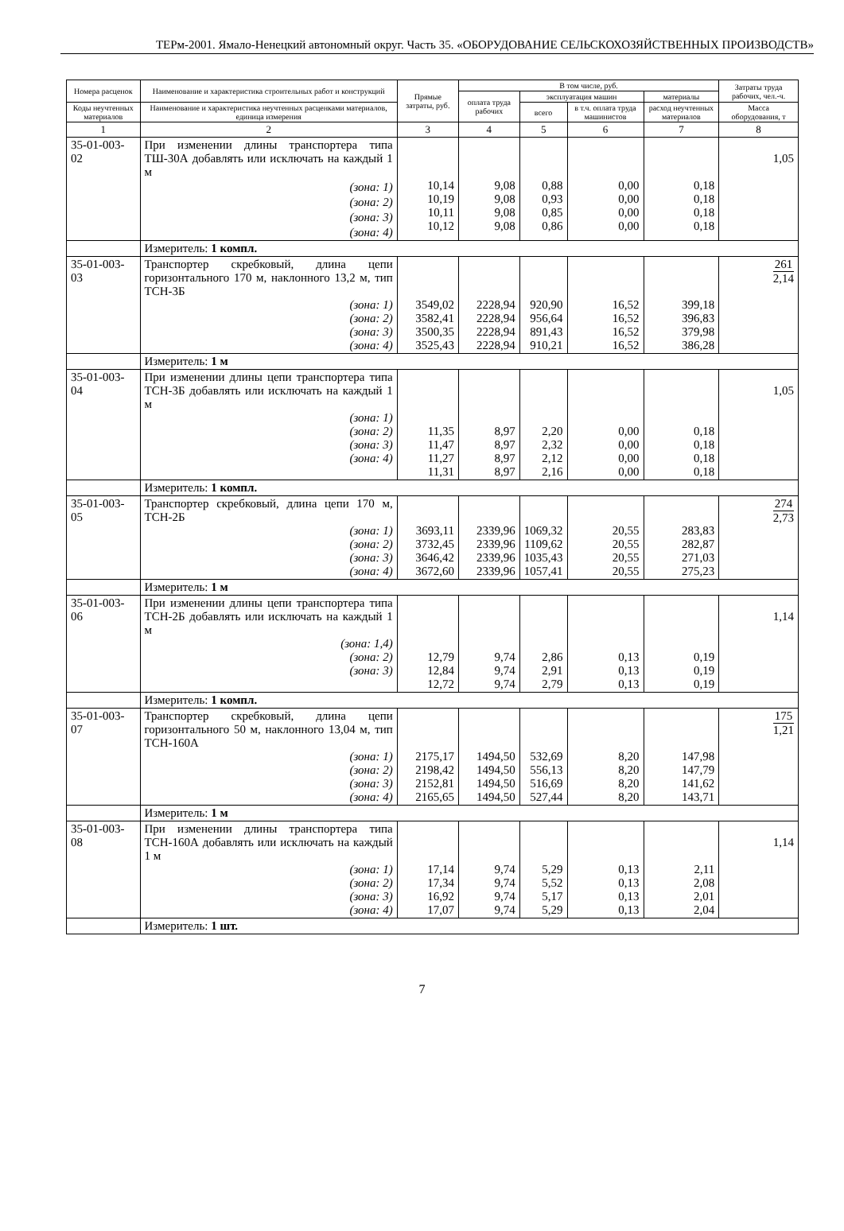ТЕРм-2001. Ямало-Ненецкий автономный округ. Часть 35. «ОБОРУДОВАНИЕ СЕЛЬСКОХОЗЯЙСТВЕННЫХ ПРОИЗВОДСТВ»
| Номера расценок | Наименование и характеристика строительных работ и конструкций | Прямые затраты, руб. | В том числе, руб. | | | | Затраты труда рабочих, чел.-ч. |
| --- | --- | --- | --- | --- | --- | --- | --- |
| | | | оплата труда рабочих | эксплуатация машин | | материалы | |
| Коды неучтенных материалов | Наименование и характеристика неучтенных расценками материалов, единица измерения | | | всего | в т.ч. оплата труда машинистов | расход неучтенных материалов | Масса оборудования, т |
| 1 | 2 | 3 | 4 | 5 | 6 | 7 | 8 |
| 35-01-003-02 | При изменении длины транспортера типа ТШ-30А добавлять или исключать на каждый 1 м | 10,14 10,19 10,11 10,12 | 9,08 9,08 9,08 9,08 | 0,88 0,93 0,85 0,86 | 0,00 0,00 0,00 0,00 | 0,18 0,18 0,18 0,18 | 1,05 |
| | (зона: 1) | | | | | | |
| | (зона: 2) | | | | | | |
| | (зона: 3) | | | | | | |
| | (зона: 4) | | | | | | |
| | Измеритель: 1 компл. | | | | | | |
| 35-01-003-03 | Транспортер скребковый, длина цепи горизонтального 170 м, наклонного 13,2 м, тип ТСН-3Б (зона: 1) (зона: 2) (зона: 3) (зона: 4) | 3549,02 3582,41 3500,35 3525,43 | 2228,94 2228,94 2228,94 2228,94 | 920,90 956,64 891,43 910,21 | 16,52 16,52 16,52 16,52 | 399,18 396,83 379,98 386,28 | 261 2,14 |
| | Измеритель: 1 м | | | | | | |
| 35-01-003-04 | При изменении длины цепи транспортера типа ТСН-3Б добавлять или исключать на каждый 1 м (зона: 1) (зона: 2) (зона: 3) (зона: 4) | 11,35 11,47 11,27 11,31 | 8,97 8,97 8,97 8,97 | 2,20 2,32 2,12 2,16 | 0,00 0,00 0,00 0,00 | 0,18 0,18 0,18 0,18 | 1,05 |
| | Измеритель: 1 компл. | | | | | | |
| 35-01-003-05 | Транспортер скребковый, длина цепи 170 м, ТСН-2Б (зона: 1) (зона: 2) (зона: 3) (зона: 4) | 3693,11 3732,45 3646,42 3672,60 | 2339,96 2339,96 2339,96 2339,96 | 1069,32 1109,62 1035,43 1057,41 | 20,55 20,55 20,55 20,55 | 283,83 282,87 271,03 275,23 | 274 2,73 |
| | Измеритель: 1 м | | | | | | |
| 35-01-003-06 | При изменении длины цепи транспортера типа ТСН-2Б добавлять или исключать на каждый 1 м (зона: 1,4) (зона: 2) (зона: 3) | 12,79 12,84 12,72 | 9,74 9,74 9,74 | 2,86 2,91 2,79 | 0,13 0,13 0,13 | 0,19 0,19 0,19 | 1,14 |
| | Измеритель: 1 компл. | | | | | | |
| 35-01-003-07 | Транспортер скребковый, длина цепи горизонтального 50 м, наклонного 13,04 м, тип ТСН-160А (зона: 1) (зона: 2) (зона: 3) (зона: 4) | 2175,17 2198,42 2152,81 2165,65 | 1494,50 1494,50 1494,50 1494,50 | 532,69 556,13 516,69 527,44 | 8,20 8,20 8,20 8,20 | 147,98 147,79 141,62 143,71 | 175 1,21 |
| | Измеритель: 1 м | | | | | | |
| 35-01-003-08 | При изменении длины транспортера типа ТСН-160А добавлять или исключать на каждый 1 м (зона: 1) (зона: 2) (зона: 3) (зона: 4) | 17,14 17,34 16,92 17,07 | 9,74 9,74 9,74 9,74 | 5,29 5,52 5,17 5,29 | 0,13 0,13 0,13 0,13 | 2,11 2,08 2,01 2,04 | 1,14 |
| | Измеритель: 1 шт. | | | | | | |
7